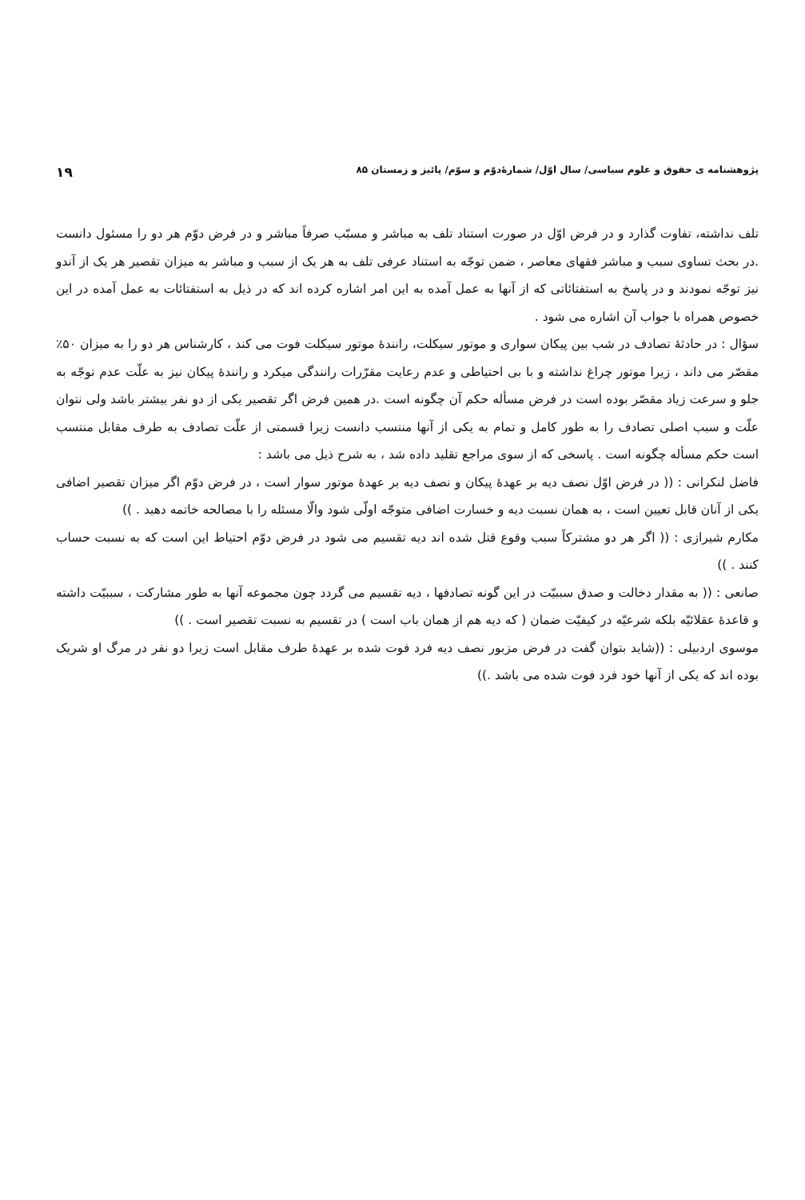پژوهشنامه ی حقوق و علوم سیاسی/ سال اوّل/ شمارۀدوّم و سوّم/ پائیز و زمستان ۸۵ ۱۹
تلف نداشته، تفاوت گذارد و در فرض اوّل در صورت استناد تلف به مباشر و مسبّب صرفاً مباشر و در فرض دوّم هر دو را مسئول دانست .در بحث تساوی سبب و مباشر فقهای معاصر ، ضمن توجّه به استناد عرفی تلف به هر یک از سبب و مباشر به میزان تقصیر هر یک از آندو نیز توجّه نمودند و در پاسخ به استفتائاتی که از آنها به عمل آمده به این امر اشاره کرده اند که در ذیل به استفتائات به عمل آمده در این خصوص همراه با جواب آن اشاره می شود .
سؤال : در حادثۀ تصادف در شب بین پیکان سواری و موتور سیکلت، رانندۀ موتور سیکلت فوت می کند ، کارشناس هر دو را به میزان ۵۰٪ مقصّر می داند ، زیرا موتور چراغ نداشته و با بی احتیاطی و عدم رعایت مقرّرات رانندگی میکرد و رانندۀ پیکان نیز به علّت عدم توجّه به جلو و سرعت زیاد مقصّر بوده است در فرض مسأله حکم آن چگونه است .در همین فرض اگر تقصیر یکی از دو نفر بیشتر باشد ولی نتوان علّت و سبب اصلی تصادف را به طور کامل و تمام به یکی از آنها منتسب دانست زیرا قسمتی از علّت تصادف به طرف مقابل منتسب است حکم مسأله چگونه است . پاسخی که از سوی مراجع تقلید داده شد ، به شرح ذیل می باشد :
فاضل لنکرانی : (( در فرض اوّل نصف دیه بر عهدۀ پیکان و نصف دیه بر عهدۀ موتور سوار است ، در فرض دوّم اگر میزان تقصیر اضافی یکی از آنان قابل تعیین است ، به همان نسبت دیه و خسارت اضافی متوجّه اولّی شود والّا مسئله را با مصالحه خاتمه دهید . ))
مکارم شیرازی : (( اگر هر دو مشترکاً سبب وقوع قتل شده اند دیه تقسیم می شود در فرض دوّم احتیاط این است که به نسبت حساب کنند . ))
صانعی : (( به مقدار دخالت و صدق سببیّت در این گونه تصادفها ، دیه تقسیم می گردد چون مجموعه آنها به طور مشارکت ، سببیّت داشته و قاعدۀ عقلائیّه بلکه شرعیّه در کیفیّت ضمان ( که دیه هم از همان باب است ) در تقسیم به نسبت تقصیر است . ))
موسوی اردبیلی : ((شاید بتوان گفت در فرض مزبور نصف دیه فرد فوت شده بر عهدۀ طرف مقابل است زیرا دو نفر در مرگ او شریک بوده اند که یکی از آنها خود فرد فوت شده می باشد .))